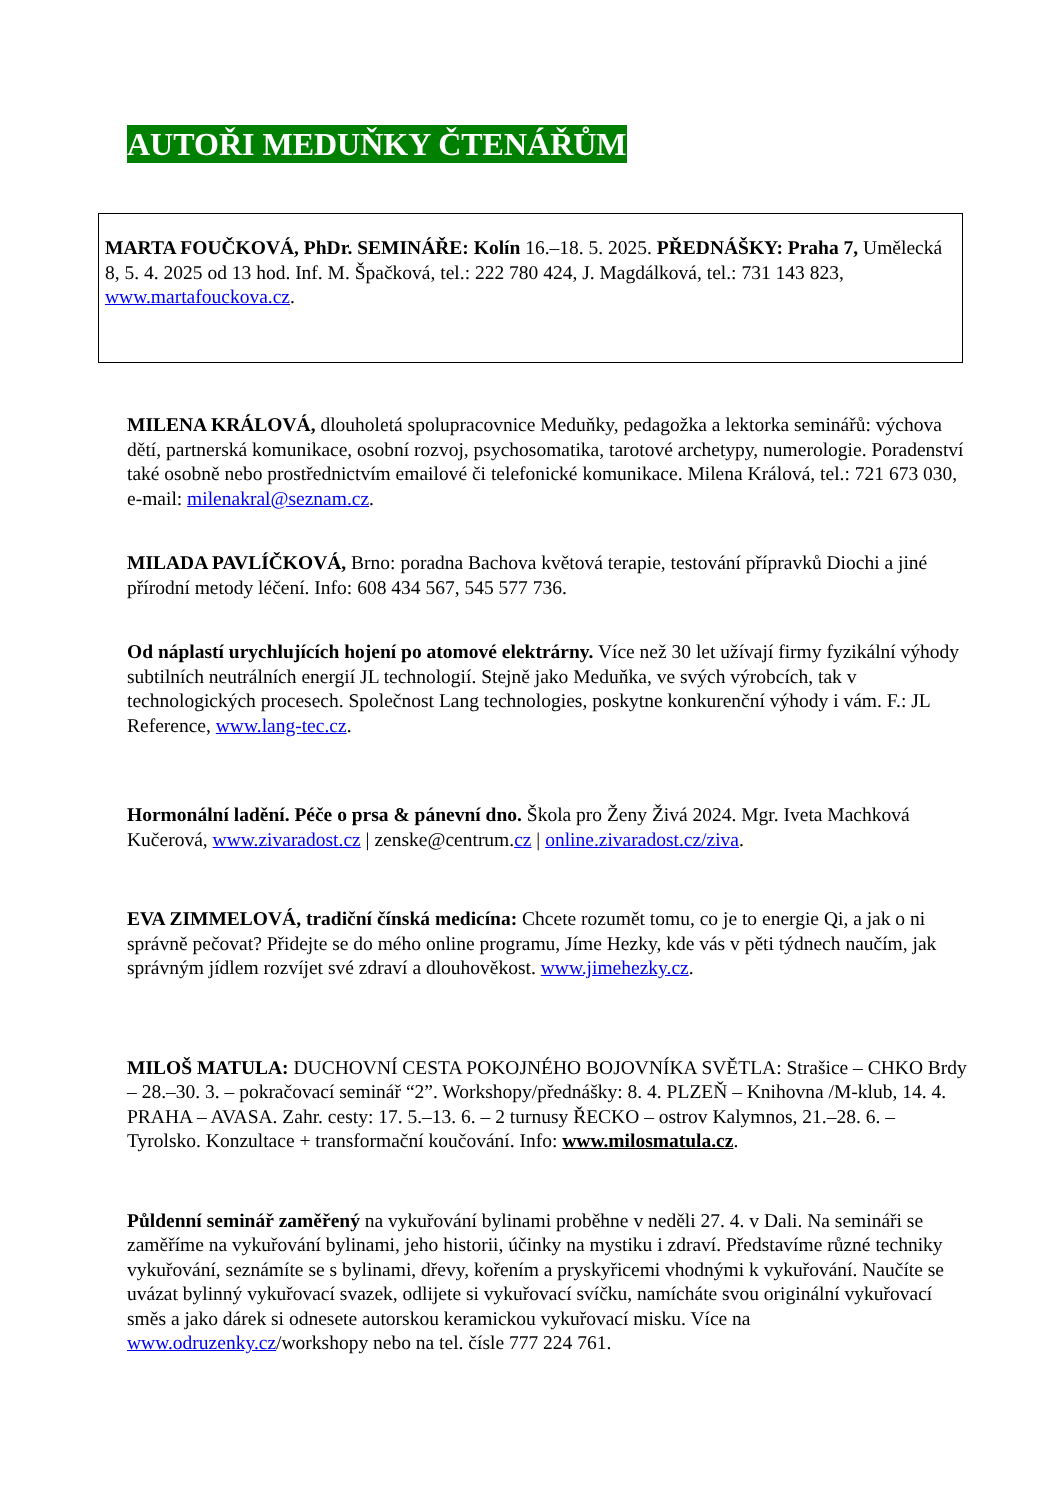AUTOŘI MEDUŇKY ČTENÁŘŮM
MARTA FOUČKOVÁ, PhDr. SEMINÁŘE: Kolín 16.–18. 5. 2025. PŘEDNÁŠKY: Praha 7, Umělecká 8, 5. 4. 2025 od 13 hod. Inf. M. Špačková, tel.: 222 780 424, J. Magdálková, tel.: 731 143 823, www.martafouckova.cz.
MILENA KRÁLOVÁ, dlouholetá spolupracovnice Meduňky, pedagožka a lektorka seminářů: výchova dětí, partnerská komunikace, osobní rozvoj, psychosomatika, tarotové archetypy, numerologie. Poradenství také osobně nebo prostřednictvím emailové či telefonické komunikace. Milena Králová, tel.: 721 673 030, e-mail: milenakral@seznam.cz.
MILADA PAVLÍČKOVÁ, Brno: poradna Bachova květová terapie, testování přípravků Diochi a jiné přírodní metody léčení. Info: 608 434 567, 545 577 736.
Od náplastí urychlujících hojení po atomové elektrárny. Více než 30 let užívají firmy fyzikální výhody subtilních neutrálních energií JL technologií. Stejně jako Meduňka, ve svých výrobcích, tak v technologických procesech. Společnost Lang technologies, poskytne konkurenční výhody i vám. F.: JL Reference, www.lang-tec.cz.
Hormonální ladění. Péče o prsa & pánevní dno. Škola pro Ženy Živá 2024. Mgr. Iveta Machková Kučerová, www.zivaradost.cz | zenske@centrum.cz | online.zivaradost.cz/ziva.
EVA ZIMMELOVÁ, tradiční čínská medicína: Chcete rozumět tomu, co je to energie Qi, a jak o ni správně pečovat? Přidejte se do mého online programu, Jíme Hezky, kde vás v pěti týdnech naučím, jak správným jídlem rozvíjet své zdraví a dlouhověkost. www.jimehezky.cz.
MILOŠ MATULA: DUCHOVNÍ CESTA POKOJNÉHO BOJOVNÍKA SVĚTLA: Strašice – CHKO Brdy – 28.–30. 3. – pokračovací seminář “2”. Workshopy/přednášky: 8. 4. PLZEŇ – Knihovna /M-klub, 14. 4. PRAHA – AVASA. Zahr. cesty: 17. 5.–13. 6. – 2 turnusy ŘECKO – ostrov Kalymnos, 21.–28. 6. – Tyrolsko. Konzultace + transformační koučování. Info: www.milosmatula.cz.
Půldenní seminář zaměřený na vykuřování bylinami proběhne v neděli 27. 4. v Dali. Na semináři se zaměříme na vykuřování bylinami, jeho historii, účinky na mystiku i zdraví. Představíme různé techniky vykuřování, seznámíte se s bylinami, dřevy, kořením a pryskyřicemi vhodnými k vykuřování. Naučíte se uvázat bylinný vykuřovací svazek, odlijete si vykuřovací svíčku, namícháte svou originální vykuřovací směs a jako dárek si odnesete autorskou keramickou vykuřovací misku. Více na www.odruzenky.cz/workshopy nebo na tel. čísle 777 224 761.